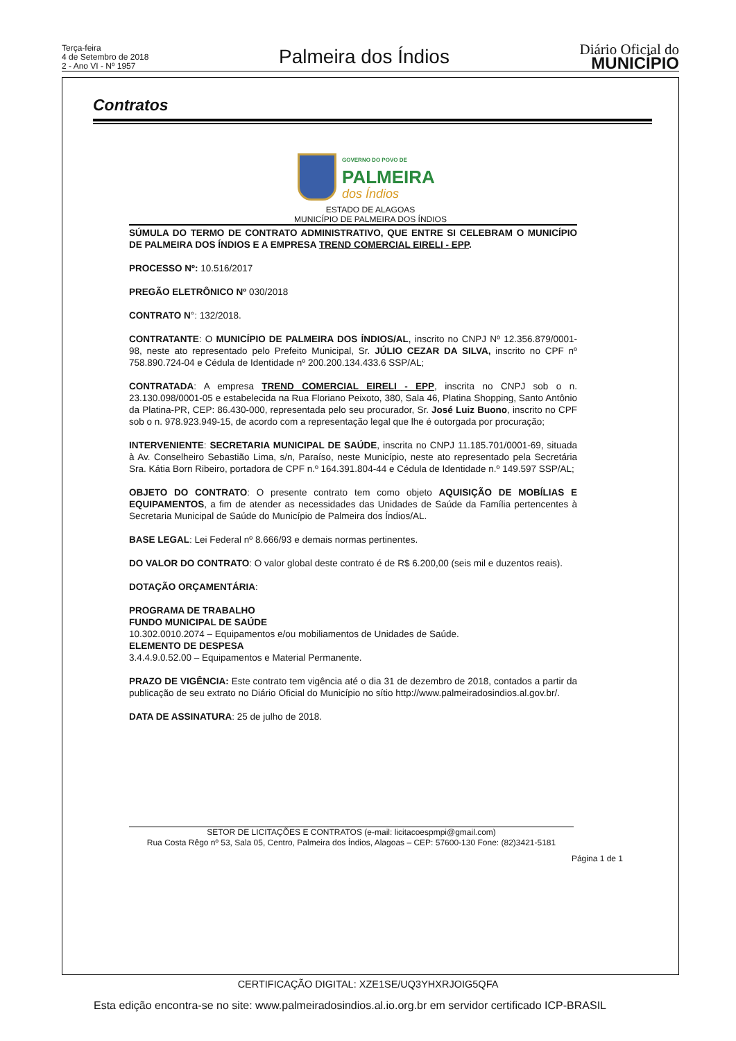Terça-feira
4 de Setembro de 2018
2 - Ano VI - Nº 1957
Palmeira dos Índios
Diário Oficial do
MUNICÍPIO
Contratos
GOVERNO DO POVO DE
PALMEIRA
dos Índios
ESTADO DE ALAGOAS
MUNICÍPIO DE PALMEIRA DOS ÍNDIOS
SÚMULA DO TERMO DE CONTRATO ADMINISTRATIVO, QUE ENTRE SI CELEBRAM O MUNICÍPIO DE PALMEIRA DOS ÍNDIOS E A EMPRESA TREND COMERCIAL EIRELI - EPP.
PROCESSO Nº: 10.516/2017
PREGÃO ELETRÔNICO Nº 030/2018
CONTRATO N°: 132/2018.
CONTRATANTE: O MUNICÍPIO DE PALMEIRA DOS ÍNDIOS/AL, inscrito no CNPJ Nº 12.356.879/0001-98, neste ato representado pelo Prefeito Municipal, Sr. JÚLIO CEZAR DA SILVA, inscrito no CPF nº 758.890.724-04 e Cédula de Identidade nº 200.200.134.433.6 SSP/AL;
CONTRATADA: A empresa TREND COMERCIAL EIRELI - EPP, inscrita no CNPJ sob o n. 23.130.098/0001-05 e estabelecida na Rua Floriano Peixoto, 380, Sala 46, Platina Shopping, Santo Antônio da Platina-PR, CEP: 86.430-000, representada pelo seu procurador, Sr. José Luiz Buono, inscrito no CPF sob o n. 978.923.949-15, de acordo com a representação legal que lhe é outorgada por procuração;
INTERVENIENTE: SECRETARIA MUNICIPAL DE SAÚDE, inscrita no CNPJ 11.185.701/0001-69, situada à Av. Conselheiro Sebastião Lima, s/n, Paraíso, neste Município, neste ato representado pela Secretária Sra. Kátia Born Ribeiro, portadora de CPF n.º 164.391.804-44 e Cédula de Identidade n.º 149.597 SSP/AL;
OBJETO DO CONTRATO: O presente contrato tem como objeto AQUISIÇÃO DE MOBÍLIAS E EQUIPAMENTOS, a fim de atender as necessidades das Unidades de Saúde da Família pertencentes à Secretaria Municipal de Saúde do Município de Palmeira dos Índios/AL.
BASE LEGAL: Lei Federal nº 8.666/93 e demais normas pertinentes.
DO VALOR DO CONTRATO: O valor global deste contrato é de R$ 6.200,00 (seis mil e duzentos reais).
DOTAÇÃO ORÇAMENTÁRIA:
PROGRAMA DE TRABALHO
FUNDO MUNICIPAL DE SAÚDE
10.302.0010.2074 – Equipamentos e/ou mobiliamentos de Unidades de Saúde.
ELEMENTO DE DESPESA
3.4.4.9.0.52.00 – Equipamentos e Material Permanente.
PRAZO DE VIGÊNCIA: Este contrato tem vigência até o dia 31 de dezembro de 2018, contados a partir da publicação de seu extrato no Diário Oficial do Município no sítio http://www.palmeiradosindios.al.gov.br/.
DATA DE ASSINATURA: 25 de julho de 2018.
SETOR DE LICITAÇÕES E CONTRATOS (e-mail: licitacoespmpi@gmail.com)
Rua Costa Rêgo nº 53, Sala 05, Centro, Palmeira dos Índios, Alagoas – CEP: 57600-130 Fone: (82)3421-5181
Página 1 de 1
CERTIFICAÇÃO DIGITAL: XZE1SE/UQ3YHXRJOIG5QFA
Esta edição encontra-se no site: www.palmeiradosindios.al.io.org.br em servidor certificado ICP-BRASIL